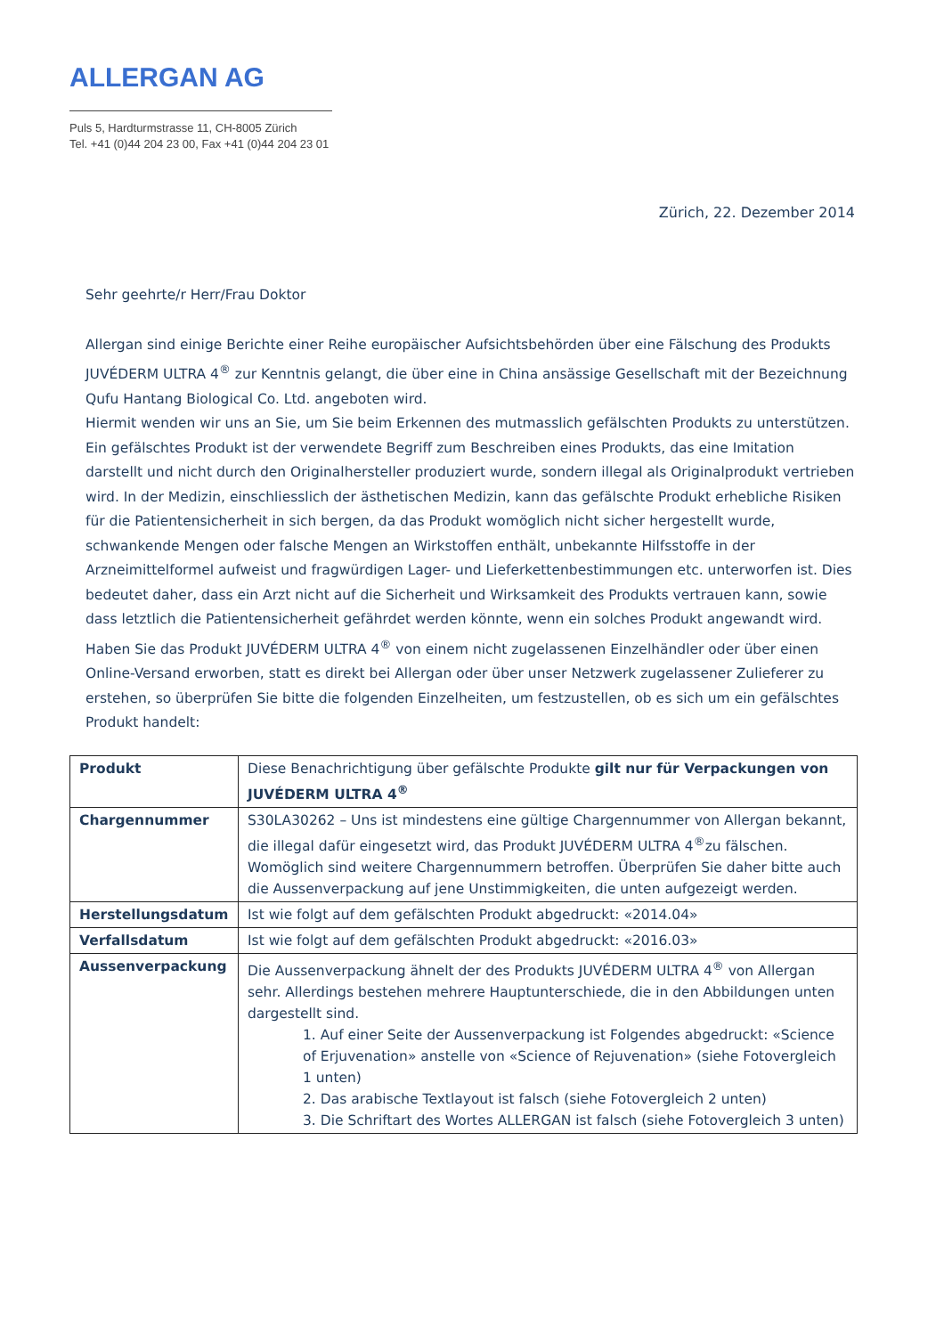ALLERGAN AG
Puls 5, Hardturmstrasse 11, CH-8005 Zürich
Tel. +41 (0)44 204 23 00, Fax +41 (0)44 204 23 01
Zürich, 22. Dezember 2014
Sehr geehrte/r Herr/Frau Doktor
Allergan sind einige Berichte einer Reihe europäischer Aufsichtsbehörden über eine Fälschung des Produkts JUVÉDERM ULTRA 4<sup>®</sup> zur Kenntnis gelangt, die über eine in China ansässige Gesellschaft mit der Bezeichnung Qufu Hantang Biological Co. Ltd. angeboten wird.
Hiermit wenden wir uns an Sie, um Sie beim Erkennen des mutmasslich gefälschten Produkts zu unterstützen. Ein gefälschtes Produkt ist der verwendete Begriff zum Beschreiben eines Produkts, das eine Imitation darstellt und nicht durch den Originalhersteller produziert wurde, sondern illegal als Originalprodukt vertrieben wird. In der Medizin, einschliesslich der ästhetischen Medizin, kann das gefälschte Produkt erhebliche Risiken für die Patientensicherheit in sich bergen, da das Produkt womöglich nicht sicher hergestellt wurde, schwankende Mengen oder falsche Mengen an Wirkstoffen enthält, unbekannte Hilfsstoffe in der Arzneimittelformel aufweist und fragwürdigen Lager- und Lieferkettenbestimmungen etc. unterworfen ist. Dies bedeutet daher, dass ein Arzt nicht auf die Sicherheit und Wirksamkeit des Produkts vertrauen kann, sowie dass letztlich die Patientensicherheit gefährdet werden könnte, wenn ein solches Produkt angewandt wird.
Haben Sie das Produkt JUVÉDERM ULTRA 4<sup>®</sup> von einem nicht zugelassenen Einzelhändler oder über einen Online-Versand erworben, statt es direkt bei Allergan oder über unser Netzwerk zugelassener Zulieferer zu erstehen, so überprüfen Sie bitte die folgenden Einzelheiten, um festzustellen, ob es sich um ein gefälschtes Produkt handelt:
| Produkt | Diese Benachrichtigung über gefälschte Produkte gilt nur für Verpackungen von JUVÉDERM ULTRA 4<sup>®</sup> |
| Chargennummer | S30LA30262 – Uns ist mindestens eine gültige Chargennummer von Allergan bekannt, die illegal dafür eingesetzt wird, das Produkt JUVÉDERM ULTRA 4<sup>®</sup>zu fälschen. Womöglich sind weitere Chargennummern betroffen. Überprüfen Sie daher bitte auch die Aussenverpackung auf jene Unstimmigkeiten, die unten aufgezeigt werden. |
| Herstellungsdatum | Ist wie folgt auf dem gefälschten Produkt abgedruckt: «2014.04» |
| Verfallsdatum | Ist wie folgt auf dem gefälschten Produkt abgedruckt: «2016.03» |
| Aussenverpackung | Die Aussenverpackung ähnelt der des Produkts JUVÉDERM ULTRA 4<sup>®</sup> von Allergan sehr. Allerdings bestehen mehrere Hauptunterschiede, die in den Abbildungen unten dargestellt sind. 1. Auf einer Seite der Aussenverpackung ist Folgendes abgedruckt: «Science of Erjuvenation» anstelle von «Science of Rejuvenation» (siehe Fotovergleich 1 unten) 2. Das arabische Textlayout ist falsch (siehe Fotovergleich 2 unten) 3. Die Schriftart des Wortes ALLERGAN ist falsch (siehe Fotovergleich 3 unten) |